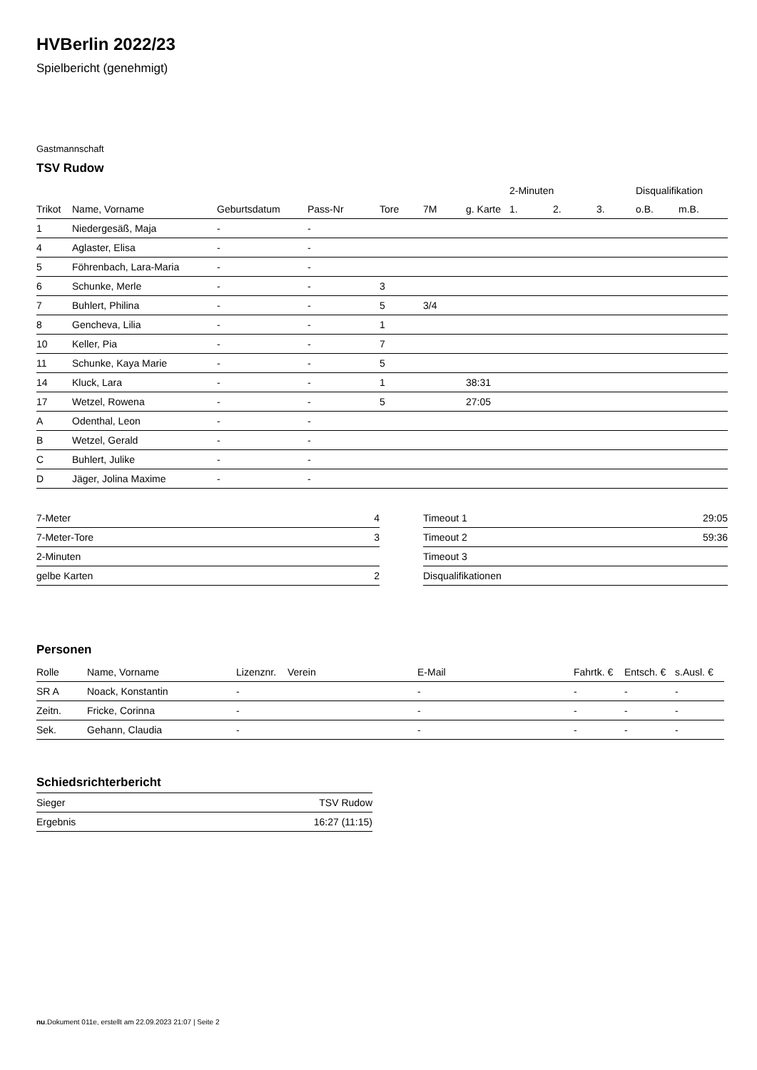HVBerlin 2022/23
Spielbericht (genehmigt)
Gastmannschaft
TSV Rudow
| | | | | | | | 2-Minuten | | | Disqualifikation | |
| --- | --- | --- | --- | --- | --- | --- | --- | --- | --- | --- | --- |
| Trikot | Name, Vorname | Geburtsdatum | Pass-Nr | Tore | 7M | g. Karte | 1. | 2. | 3. | o.B. | m.B. |
| 1 | Niedergesäß, Maja | - | - | | | | | | | | |
| 4 | Aglaster, Elisa | - | - | | | | | | | | |
| 5 | Föhrenbach, Lara-Maria | - | - | | | | | | | | |
| 6 | Schunke, Merle | - | - | 3 | | | | | | | |
| 7 | Buhlert, Philina | - | - | 5 | 3/4 | | | | | | |
| 8 | Gencheva, Lilia | - | - | 1 | | | | | | | |
| 10 | Keller, Pia | - | - | 7 | | | | | | | |
| 11 | Schunke, Kaya Marie | - | - | 5 | | | | | | | |
| 14 | Kluck, Lara | - | - | 1 | | 38:31 | | | | | |
| 17 | Wetzel, Rowena | - | - | 5 | | 27:05 | | | | | |
| A | Odenthal, Leon | - | - | | | | | | | | |
| B | Wetzel, Gerald | - | - | | | | | | | | |
| C | Buhlert, Julike | - | - | | | | | | | | |
| D | Jäger, Jolina Maxime | - | - | | | | | | | | |
| 7-Meter | 4 |
| 7-Meter-Tore | 3 |
| 2-Minuten | |
| gelbe Karten | 2 |
| Timeout 1 | 29:05 |
| Timeout 2 | 59:36 |
| Timeout 3 | |
| Disqualifikationen | |
Personen
| Rolle | Name, Vorname | Lizenznr. | Verein | E-Mail | Fahrtk. € | Entsch. € | s.Ausl. € |
| --- | --- | --- | --- | --- | --- | --- | --- |
| SR A | Noack, Konstantin | - | | - | - | - | - |
| Zeitn. | Fricke, Corinna | - | | - | - | - | - |
| Sek. | Gehann, Claudia | - | | - | - | - | - |
Schiedsrichterbericht
| Sieger | TSV Rudow |
| Ergebnis | 16:27 (11:15) |
nu.Dokument 011e, erstellt am 22.09.2023 21:07 | Seite 2